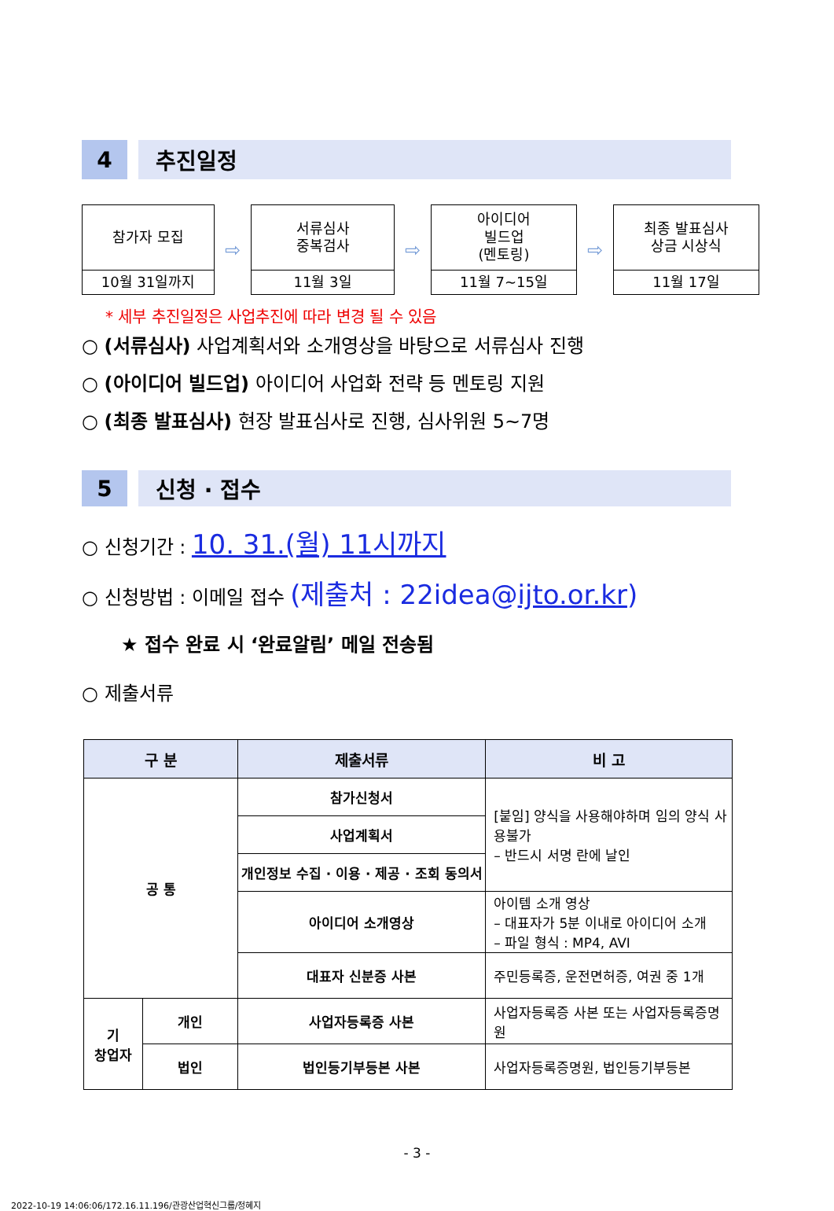4 추진일정
참가자 모집
10월 31일까지
⇨
서류심사
중복검사
11월 3일
⇨
아이디어
빌드업
(멘토링)
11월 7~15일
⇨
최종 발표심사
상금 시상식
11월 17일
* 세부 추진일정은 사업추진에 따라 변경 될 수 있음
○ (서류심사) 사업계획서와 소개영상을 바탕으로 서류심사 진행
○ (아이디어 빌드업) 아이디어 사업화 전략 등 멘토링 지원
○ (최종 발표심사) 현장 발표심사로 진행, 심사위원 5~7명
5 신청 · 접수
○ 신청기간 : 10. 31.(월) 11시까지
○ 신청방법 : 이메일 접수 (제출처 : 22idea@ijto.or.kr)
★ 접수 완료 시 ‘완료알림’ 메일 전송됨
○ 제출서류
| 구 분 | | 제출서류 | 비 고 |
| --- | --- | --- | --- |
| 공 통 | | 참가신청서 | [붙임] 양식을 사용해야하며 임의 양식 사용불가 – 반드시 서명 란에 날인 |
| | | 사업계획서 | |
| | | 개인정보 수집 · 이용 · 제공 · 조회 동의서 | |
| | | 아이디어 소개영상 | 아이템 소개 영상 – 대표자가 5분 이내로 아이디어 소개 – 파일 형식 : MP4, AVI |
| | | 대표자 신분증 사본 | 주민등록증, 운전면허증, 여권 중 1개 |
| 기 창업자 | 개인 | 사업자등록증 사본 | 사업자등록증 사본 또는 사업자등록증명원 |
| | 법인 | 법인등기부등본 사본 | 사업자등록증명원, 법인등기부등본 |
- 3 -
2022-10-19 14:06:06/172.16.11.196/관광산업혁신그룹/정혜지